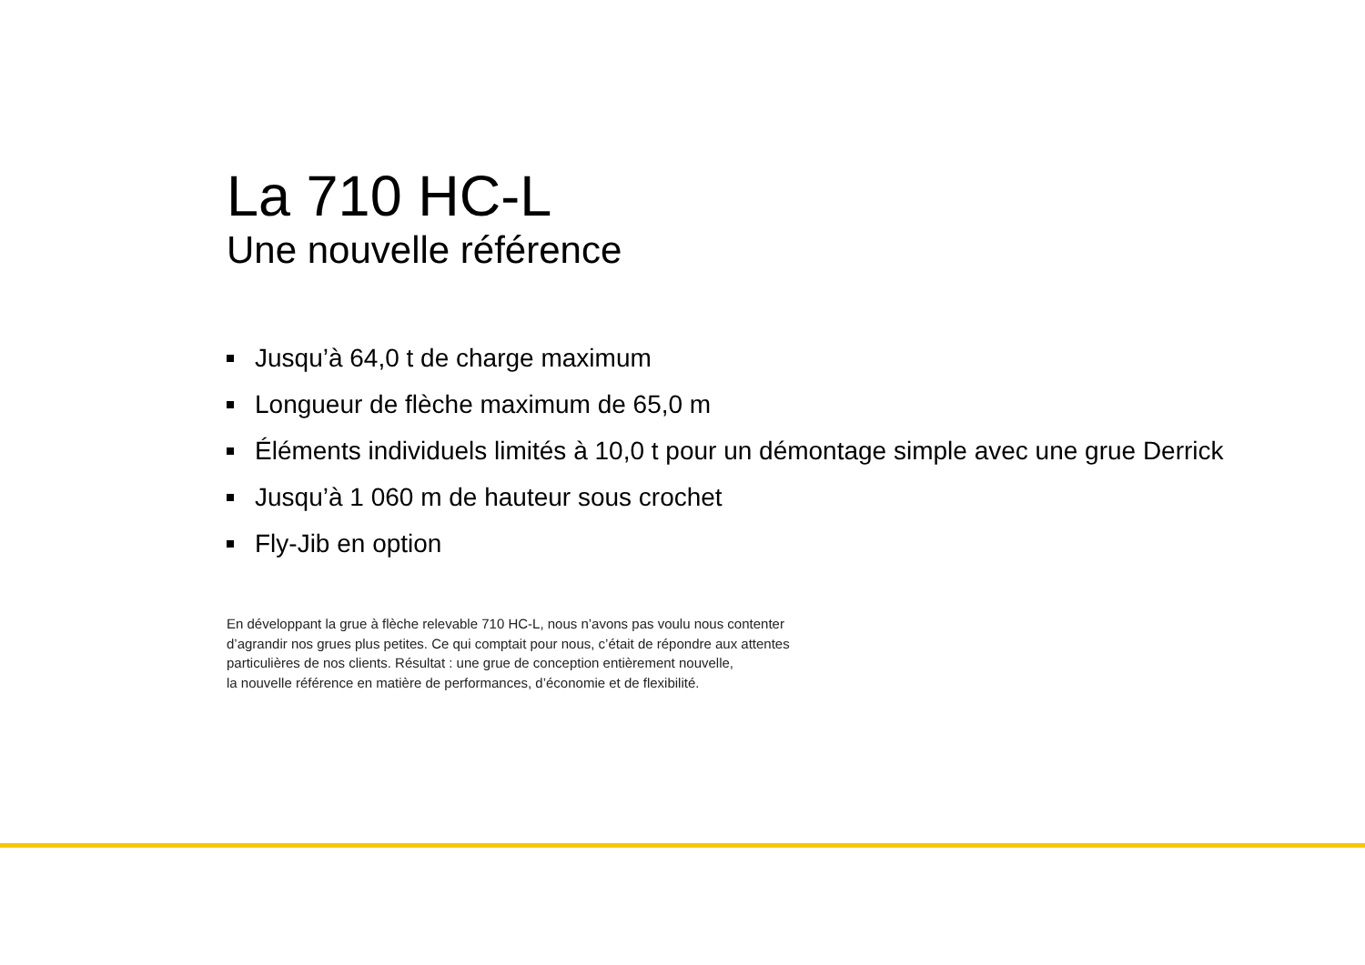La 710 HC-L
Une nouvelle référence
Jusqu’à 64,0 t de charge maximum
Longueur de flèche maximum de 65,0 m
Éléments individuels limités à 10,0 t pour un démontage simple avec une grue Derrick
Jusqu’à 1 060 m de hauteur sous crochet
Fly-Jib en option
En développant la grue à flèche relevable 710 HC-L, nous n’avons pas voulu nous contenter
d’agrandir nos grues plus petites. Ce qui comptait pour nous, c’était de répondre aux attentes
particulières de nos clients. Résultat : une grue de conception entièrement nouvelle,
la nouvelle référence en matière de performances, d’économie et de flexibilité.